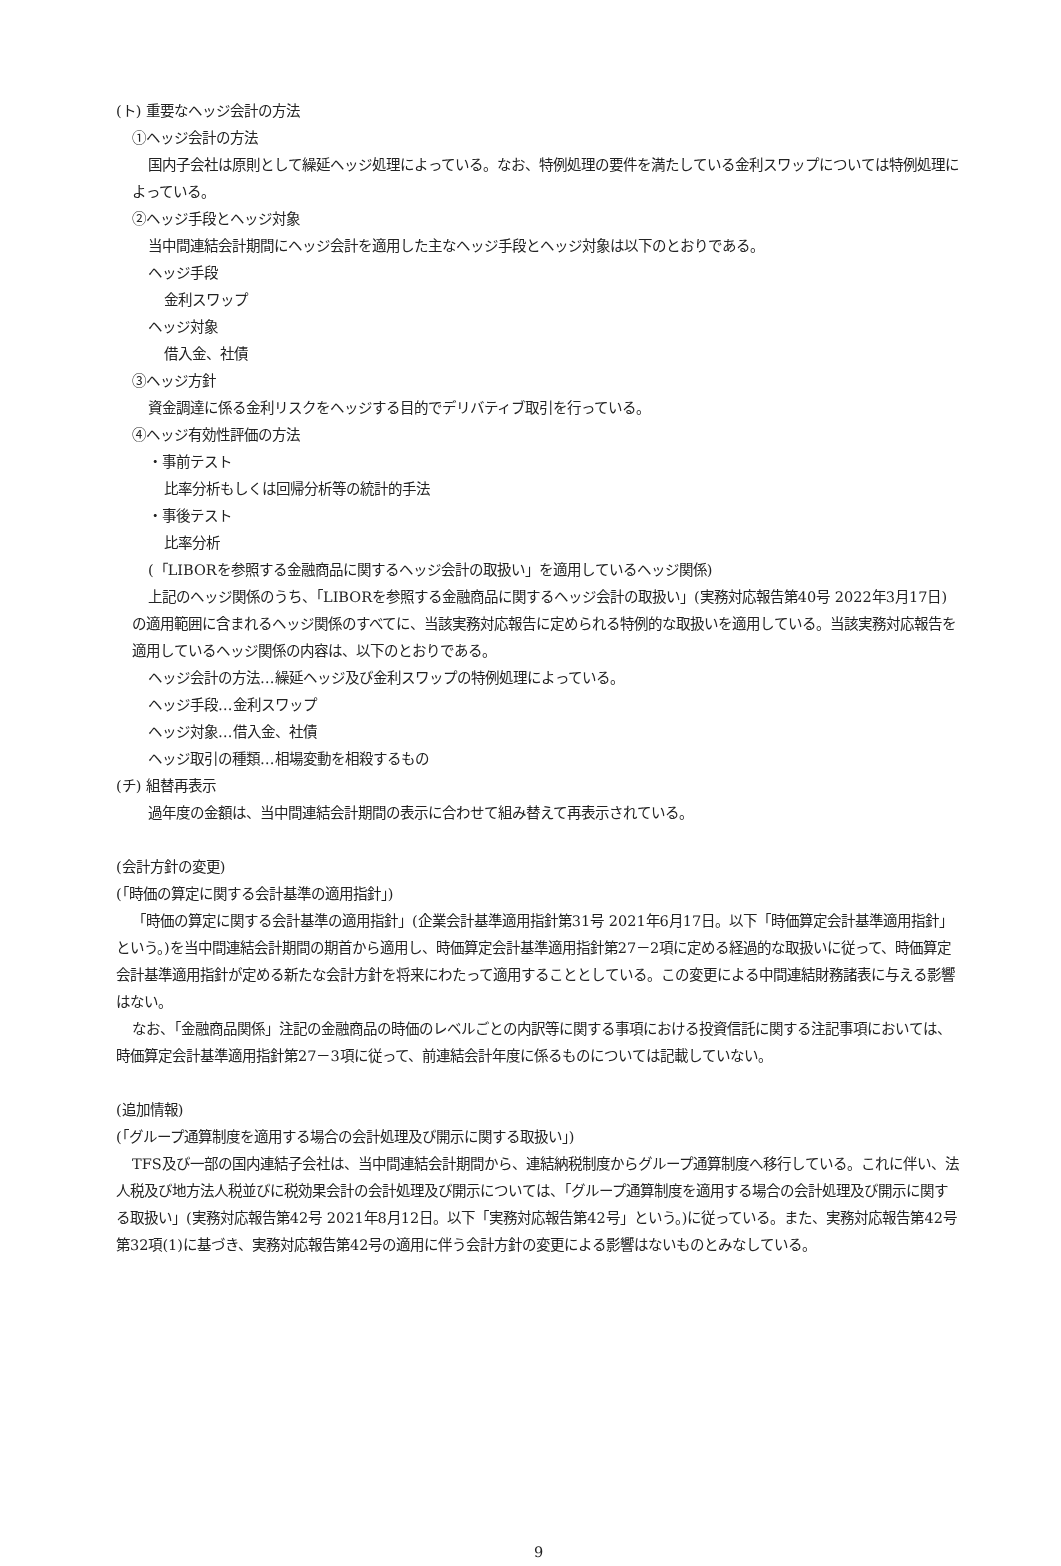(ト) 重要なヘッジ会計の方法
①ヘッジ会計の方法
国内子会社は原則として繰延ヘッジ処理によっている。なお、特例処理の要件を満たしている金利スワップについては特例処理によっている。
②ヘッジ手段とヘッジ対象
当中間連結会計期間にヘッジ会計を適用した主なヘッジ手段とヘッジ対象は以下のとおりである。
ヘッジ手段
金利スワップ
ヘッジ対象
借入金、社債
③ヘッジ方針
資金調達に係る金利リスクをヘッジする目的でデリバティブ取引を行っている。
④ヘッジ有効性評価の方法
・事前テスト
比率分析もしくは回帰分析等の統計的手法
・事後テスト
比率分析
(「LIBORを参照する金融商品に関するヘッジ会計の取扱い」を適用しているヘッジ関係)
上記のヘッジ関係のうち、「LIBORを参照する金融商品に関するヘッジ会計の取扱い」(実務対応報告第40号 2022年3月17日)の適用範囲に含まれるヘッジ関係のすべてに、当該実務対応報告に定められる特例的な取扱いを適用している。当該実務対応報告を適用しているヘッジ関係の内容は、以下のとおりである。
ヘッジ会計の方法…繰延ヘッジ及び金利スワップの特例処理によっている。
ヘッジ手段…金利スワップ
ヘッジ対象…借入金、社債
ヘッジ取引の種類…相場変動を相殺するもの
(チ) 組替再表示
過年度の金額は、当中間連結会計期間の表示に合わせて組み替えて再表示されている。
(会計方針の変更)
(「時価の算定に関する会計基準の適用指針」)
「時価の算定に関する会計基準の適用指針」(企業会計基準適用指針第31号 2021年6月17日。以下「時価算定会計基準適用指針」という。)を当中間連結会計期間の期首から適用し、時価算定会計基準適用指針第27－2項に定める経過的な取扱いに従って、時価算定会計基準適用指針が定める新たな会計方針を将来にわたって適用することとしている。この変更による中間連結財務諸表に与える影響はない。
なお、「金融商品関係」注記の金融商品の時価のレベルごとの内訳等に関する事項における投資信託に関する注記事項においては、時価算定会計基準適用指針第27－3項に従って、前連結会計年度に係るものについては記載していない。
(追加情報)
(「グループ通算制度を適用する場合の会計処理及び開示に関する取扱い」)
TFS及び一部の国内連結子会社は、当中間連結会計期間から、連結納税制度からグループ通算制度へ移行している。これに伴い、法人税及び地方法人税並びに税効果会計の会計処理及び開示については、「グループ通算制度を適用する場合の会計処理及び開示に関する取扱い」(実務対応報告第42号 2021年8月12日。以下「実務対応報告第42号」という。)に従っている。また、実務対応報告第42号第32項(1)に基づき、実務対応報告第42号の適用に伴う会計方針の変更による影響はないものとみなしている。
9